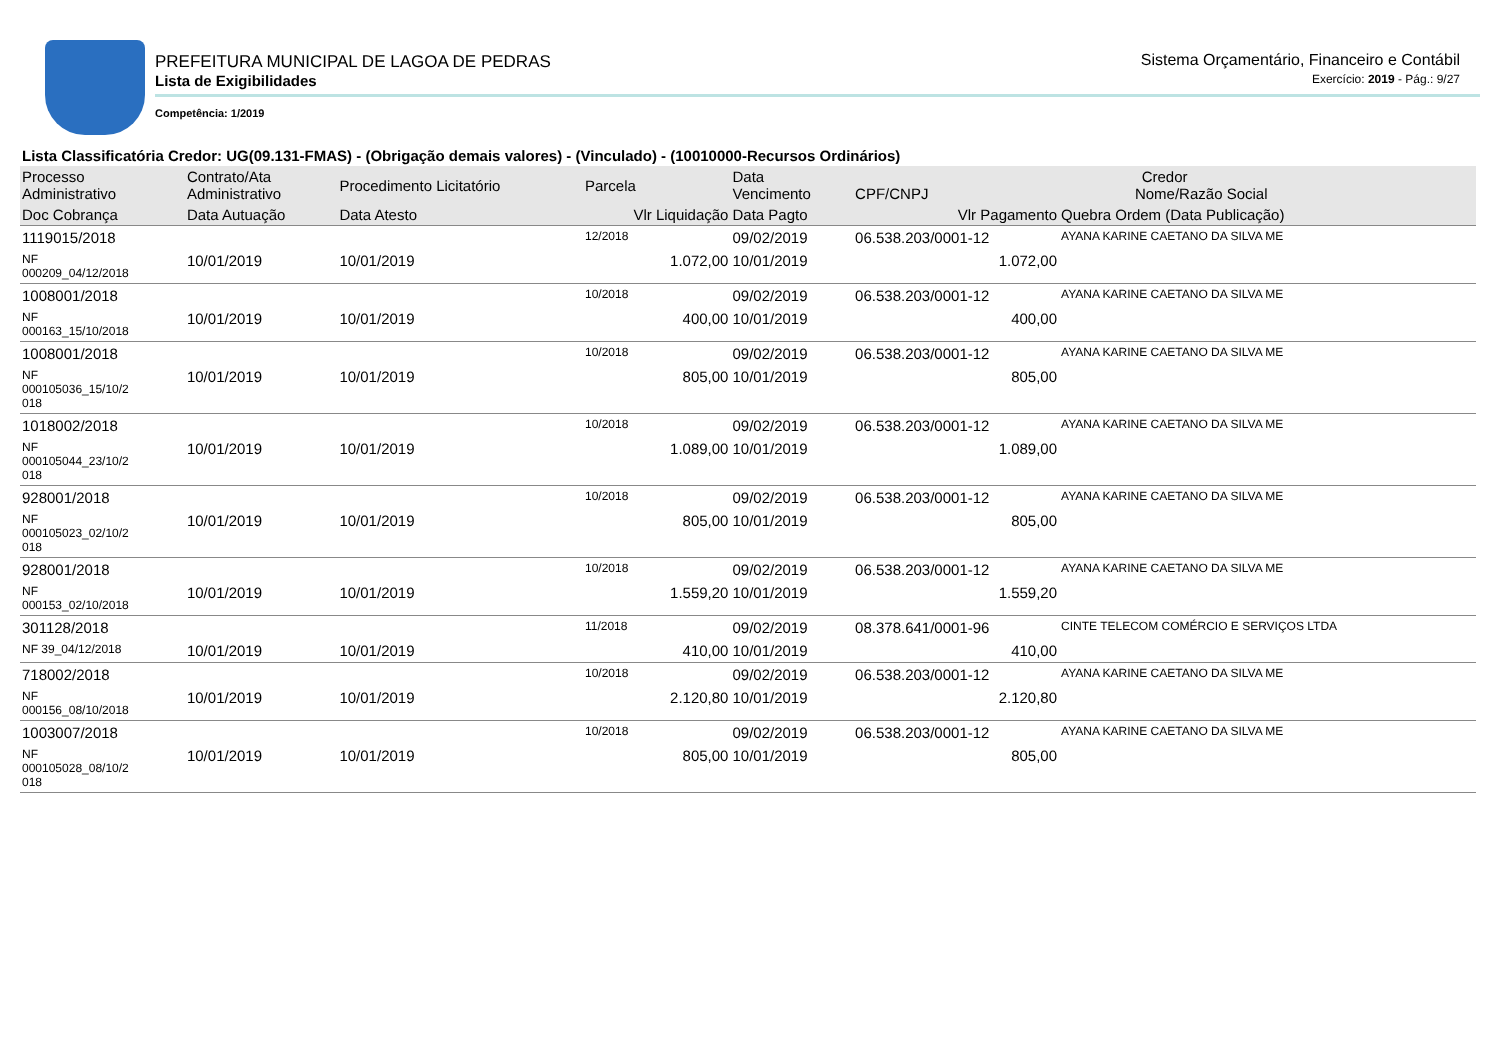PREFEITURA MUNICIPAL DE LAGOA DE PEDRAS
Lista de Exigibilidades
Competência: 1/2019
Sistema Orçamentário, Financeiro e Contábil
Exercício: 2019 - Pág.: 9/27
Lista Classificatória Credor: UG(09.131-FMAS) - (Obrigação demais valores) - (Vinculado) - (10010000-Recursos Ordinários)
| Processo Administrativo | Contrato/Ata Administrativo | Procedimento Licitatório | Parcela | Data Vencimento | Credor CPF/CNPJ Nome/Razão Social | |
| --- | --- | --- | --- | --- | --- | --- |
| Doc Cobrança | Data Autuação | Data Atesto | Vlr Liquidação | Data Pagto | Vlr Pagamento | Quebra Ordem (Data Publicação) |
| 1119015/2018 | | | 12/2018 | 09/02/2019 | 06.538.203/0001-12 | AYANA KARINE CAETANO DA SILVA ME |
| NF 000209_04/12/2018 | 10/01/2019 | 10/01/2019 | 1.072,00 | 10/01/2019 | 1.072,00 | |
| 1008001/2018 | | | 10/2018 | 09/02/2019 | 06.538.203/0001-12 | AYANA KARINE CAETANO DA SILVA ME |
| NF 000163_15/10/2018 | 10/01/2019 | 10/01/2019 | 400,00 | 10/01/2019 | 400,00 | |
| 1008001/2018 | | | 10/2018 | 09/02/2019 | 06.538.203/0001-12 | AYANA KARINE CAETANO DA SILVA ME |
| NF 000105036_15/10/2 018 | 10/01/2019 | 10/01/2019 | 805,00 | 10/01/2019 | 805,00 | |
| 1018002/2018 | | | 10/2018 | 09/02/2019 | 06.538.203/0001-12 | AYANA KARINE CAETANO DA SILVA ME |
| NF 000105044_23/10/2 018 | 10/01/2019 | 10/01/2019 | 1.089,00 | 10/01/2019 | 1.089,00 | |
| 928001/2018 | | | 10/2018 | 09/02/2019 | 06.538.203/0001-12 | AYANA KARINE CAETANO DA SILVA ME |
| NF 000105023_02/10/2 018 | 10/01/2019 | 10/01/2019 | 805,00 | 10/01/2019 | 805,00 | |
| 928001/2018 | | | 10/2018 | 09/02/2019 | 06.538.203/0001-12 | AYANA KARINE CAETANO DA SILVA ME |
| NF 000153_02/10/2018 | 10/01/2019 | 10/01/2019 | 1.559,20 | 10/01/2019 | 1.559,20 | |
| 301128/2018 | | | 11/2018 | 09/02/2019 | 08.378.641/0001-96 | CINTE TELECOM COMÉRCIO E SERVIÇOS LTDA |
| NF 39_04/12/2018 | 10/01/2019 | 10/01/2019 | 410,00 | 10/01/2019 | 410,00 | |
| 718002/2018 | | | 10/2018 | 09/02/2019 | 06.538.203/0001-12 | AYANA KARINE CAETANO DA SILVA ME |
| NF 000156_08/10/2018 | 10/01/2019 | 10/01/2019 | 2.120,80 | 10/01/2019 | 2.120,80 | |
| 1003007/2018 | | | 10/2018 | 09/02/2019 | 06.538.203/0001-12 | AYANA KARINE CAETANO DA SILVA ME |
| NF 000105028_08/10/2 018 | 10/01/2019 | 10/01/2019 | 805,00 | 10/01/2019 | 805,00 | |